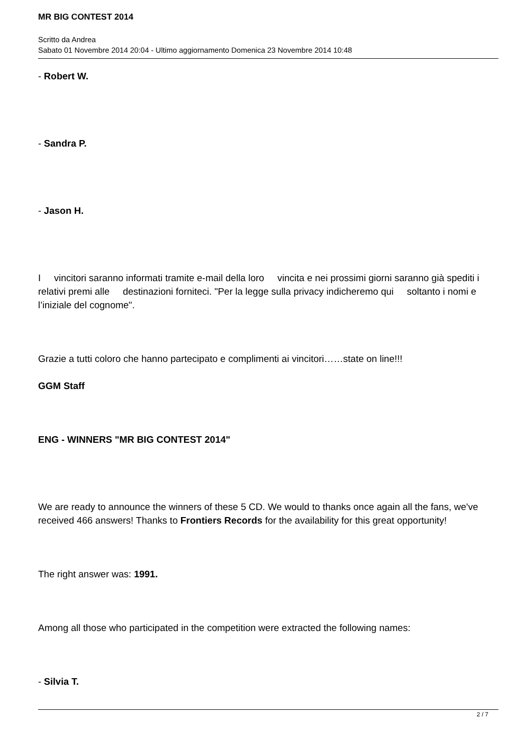MR BIG CONTEST 2014
Scritto da Andrea
Sabato 01 Novembre 2014 20:04 - Ultimo aggiornamento Domenica 23 Novembre 2014 10:48
- Robert W.
- Sandra P.
- Jason H.
I vincitori saranno informati tramite e-mail della loro vincita e nei prossimi giorni saranno già spediti i relativi premi alle destinazioni forniteci. "Per la legge sulla privacy indicheremo qui soltanto i nomi e l’iniziale del cognome".
Grazie a tutti coloro che hanno partecipato e complimenti ai vincitori……state on line!!!
GGM Staff
ENG - WINNERS "MR BIG CONTEST 2014"
We are ready to announce the winners of these 5 CD. We would to thanks once again all the fans, we've received 466 answers! Thanks to Frontiers Records for the availability for this great opportunity!
The right answer was: 1991.
Among all those who participated in the competition were extracted the following names:
- Silvia T.
2 / 7